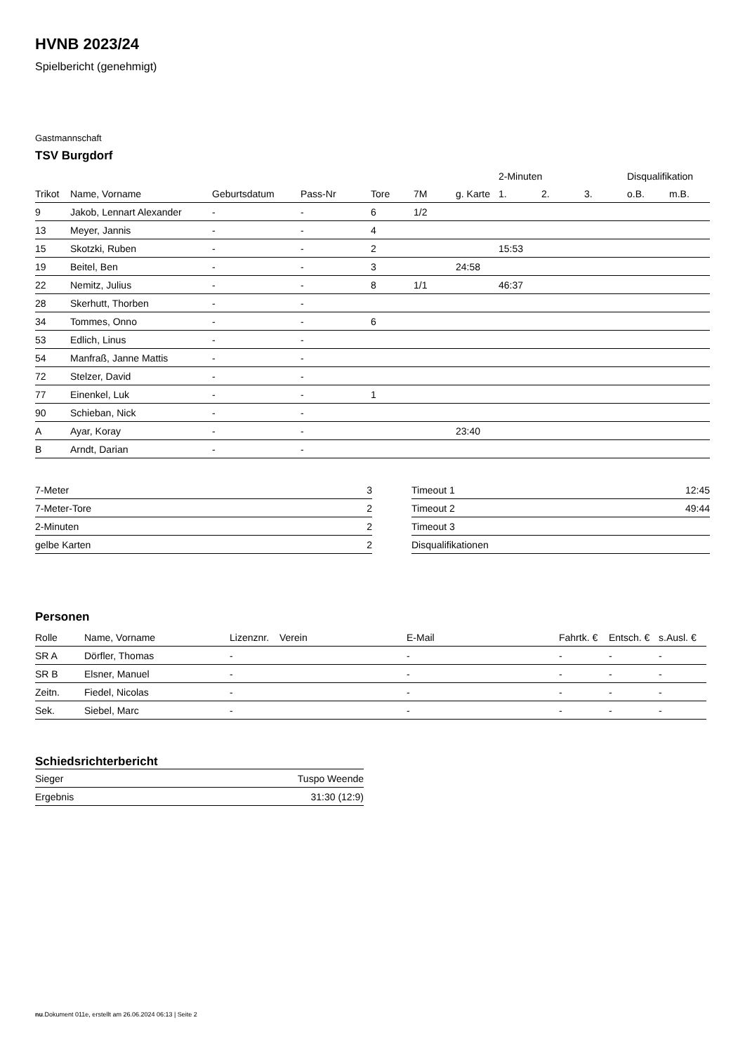HVNB 2023/24
Spielbericht (genehmigt)
Gastmannschaft
TSV Burgdorf
| | | | | | | | 2-Minuten | | | Disqualifikation | |
| --- | --- | --- | --- | --- | --- | --- | --- | --- | --- | --- | --- |
| Trikot | Name, Vorname | Geburtsdatum | Pass-Nr | Tore | 7M | g. Karte | 1. | 2. | 3. | o.B. | m.B. |
| 9 | Jakob, Lennart Alexander | - | - | 6 | 1/2 | | | | | | |
| 13 | Meyer, Jannis | - | - | 4 | | | | | | | |
| 15 | Skotzki, Ruben | - | - | 2 | | | 15:53 | | | | |
| 19 | Beitel, Ben | - | - | 3 | | 24:58 | | | | | |
| 22 | Nemitz, Julius | - | - | 8 | 1/1 | | 46:37 | | | | |
| 28 | Skerhutt, Thorben | - | - | | | | | | | | |
| 34 | Tommes, Onno | - | - | 6 | | | | | | | |
| 53 | Edlich, Linus | - | - | | | | | | | | |
| 54 | Manfraß, Janne Mattis | - | - | | | | | | | | |
| 72 | Stelzer, David | - | - | | | | | | | | |
| 77 | Einenkel, Luk | - | - | 1 | | | | | | | |
| 90 | Schieban, Nick | - | - | | | | | | | | |
| A | Ayar, Koray | - | - | | | 23:40 | | | | | |
| B | Arndt, Darian | - | - | | | | | | | | |
| 7-Meter | 3 |
| 7-Meter-Tore | 2 |
| 2-Minuten | 2 |
| gelbe Karten | 2 |
| Timeout 1 | 12:45 |
| Timeout 2 | 49:44 |
| Timeout 3 | |
| Disqualifikationen | |
Personen
| Rolle | Name, Vorname | Lizenznr. | Verein | E-Mail | Fahrtk. € | Entsch. € | s.Ausl. € |
| --- | --- | --- | --- | --- | --- | --- | --- |
| SR A | Dörfler, Thomas | - | | - | - | - | - |
| SR B | Elsner, Manuel | - | | - | - | - | - |
| Zeitn. | Fiedel, Nicolas | - | | - | - | - | - |
| Sek. | Siebel, Marc | - | | - | - | - | - |
Schiedsrichterbericht
| Sieger | Tuspo Weende |
| Ergebnis | 31:30 (12:9) |
nu.Dokument 011e, erstellt am 26.06.2024 06:13 | Seite 2